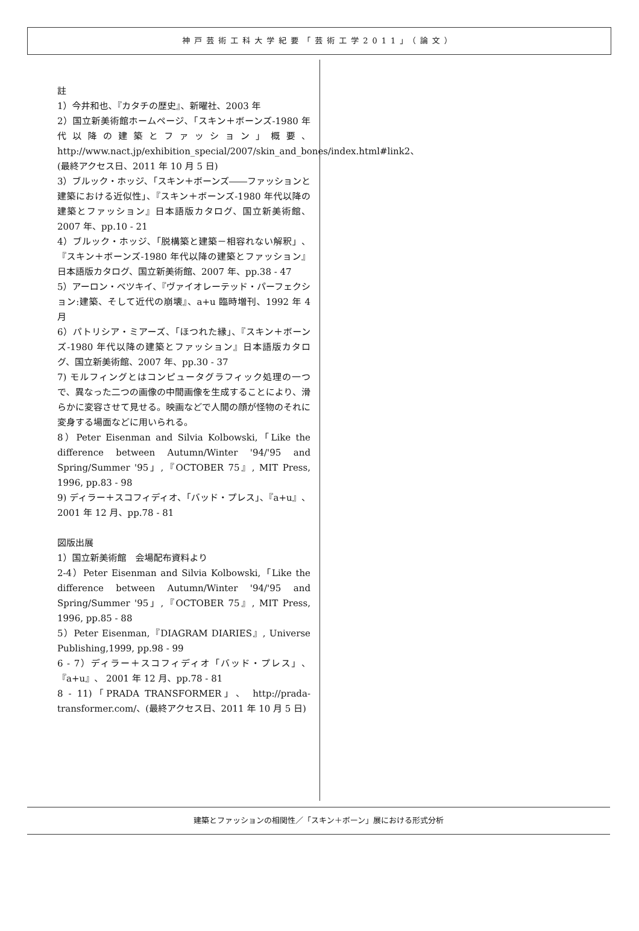神戸芸術工科大学紀要「芸術工学2011」（論文）
註
1）今井和也、『カタチの歴史』、新曜社、2003 年
2）国立新美術館ホームページ、「スキン＋ボーンズ-1980 年代以降の建築とファッション」概要、http://www.nact.jp/exhibition_special/2007/skin_and_bones/index.html#link2、(最終アクセス日、2011 年 10 月 5 日)
3）ブルック・ホッジ、「スキン＋ボーンズ――ファッションと建築における近似性」、『スキン＋ボーンズ-1980 年代以降の建築とファッション』日本語版カタログ、国立新美術館、2007 年、pp.10 - 21
4）ブルック・ホッジ、「脱構築と建築－相容れない解釈」、『スキン＋ボーンズ-1980 年代以降の建築とファッション』日本語版カタログ、国立新美術館、2007 年、pp.38 - 47
5）アーロン・ベツキイ、『ヴァイオレーテッド・パーフェクション:建築、そして近代の崩壊』、a+u 臨時増刊、1992 年 4 月
6）パトリシア・ミアーズ、「ほつれた縁」、『スキン＋ボーンズ-1980 年代以降の建築とファッション』日本語版カタログ、国立新美術館、2007 年、pp.30 - 37
7) モルフィングとはコンピュータグラフィック処理の一つで、異なった二つの画像の中間画像を生成することにより、滑らかに変容させて見せる。映画などで人間の顔が怪物のそれに変身する場面などに用いられる。
8）Peter Eisenman and Silvia Kolbowski,「Like the difference between Autumn/Winter '94/'95 and Spring/Summer '95」,『OCTOBER 75』, MIT Press, 1996, pp.83 - 98
9) ディラー＋スコフィディオ、「バッド・プレス」、『a+u』、2001 年 12 月、pp.78 - 81
図版出展
1）国立新美術館　会場配布資料より
2-4）Peter Eisenman and Silvia Kolbowski,「Like the difference between Autumn/Winter '94/'95 and Spring/Summer '95」,『OCTOBER 75』, MIT Press, 1996, pp.85 - 88
5）Peter Eisenman,『DIAGRAM DIARIES』, Universe Publishing,1999, pp.98 - 99
6 - 7）ディラー＋スコフィディオ「バッド・プレス」、『a+u』、 2001 年 12 月、pp.78 - 81
8 - 11)「PRADA TRANSFORMER」、 http://prada-transformer.com/、(最終アクセス日、2011 年 10 月 5 日)
建築とファッションの相関性／「スキン＋ボーン」展における形式分析